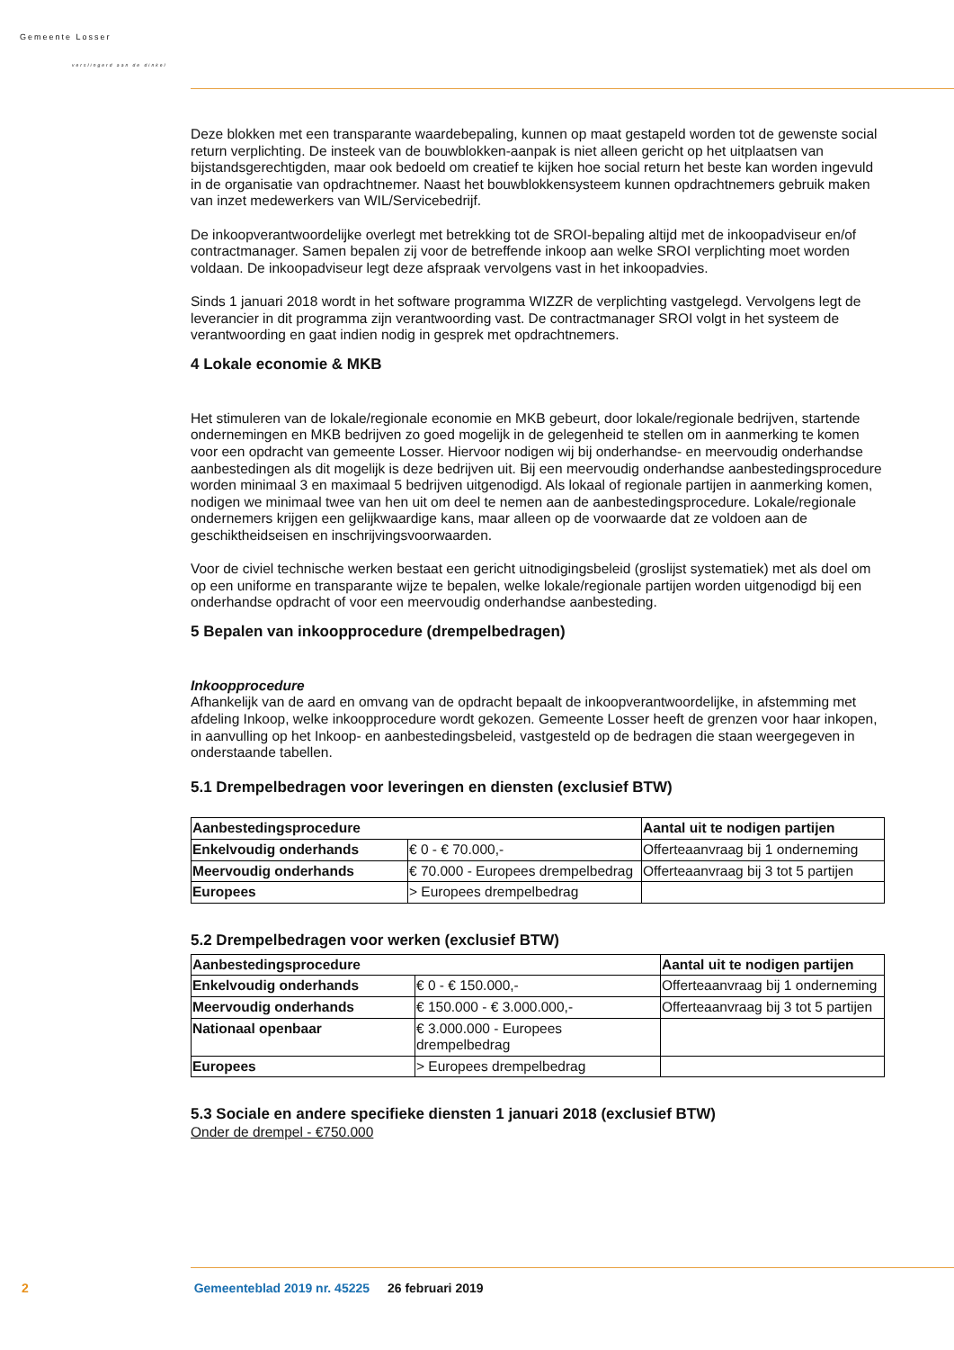Gemeente Losser
verslingerd aan de dinkel
Deze blokken met een transparante waardebepaling, kunnen op maat gestapeld worden tot de gewenste social return verplichting. De insteek van de bouwblokken-aanpak is niet alleen gericht op het uitplaatsen van bijstandsgerechtigden, maar ook bedoeld om creatief te kijken hoe social return het beste kan worden ingevuld in de organisatie van opdrachtnemer. Naast het bouwblokkensysteem kunnen opdrachtnemers gebruik maken van inzet medewerkers van WIL/Servicebedrijf.
De inkoopverantwoordelijke overlegt met betrekking tot de SROI-bepaling altijd met de inkoopadviseur en/of contractmanager. Samen bepalen zij voor de betreffende inkoop aan welke SROI verplichting moet worden voldaan. De inkoopadviseur legt deze afspraak vervolgens vast in het inkoopadvies.
Sinds 1 januari 2018 wordt in het software programma WIZZR de verplichting vastgelegd. Vervolgens legt de leverancier in dit programma zijn verantwoording vast. De contractmanager SROI volgt in het systeem de verantwoording en gaat indien nodig in gesprek met opdrachtnemers.
4 Lokale economie & MKB
Het stimuleren van de lokale/regionale economie en MKB gebeurt, door lokale/regionale bedrijven, startende ondernemingen en MKB bedrijven zo goed mogelijk in de gelegenheid te stellen om in aanmerking te komen voor een opdracht van gemeente Losser. Hiervoor nodigen wij bij onderhandse- en meervoudig onderhandse aanbestedingen als dit mogelijk is deze bedrijven uit. Bij een meervoudig onderhandse aanbestedingsprocedure worden minimaal 3 en maximaal 5 bedrijven uitgenodigd. Als lokaal of regionale partijen in aanmerking komen, nodigen we minimaal twee van hen uit om deel te nemen aan de aanbestedingsprocedure. Lokale/regionale ondernemers krijgen een gelijkwaardige kans, maar alleen op de voorwaarde dat ze voldoen aan de geschiktheidseisen en inschrijvingsvoorwaarden.
Voor de civiel technische werken bestaat een gericht uitnodigingsbeleid (groslijst systematiek) met als doel om op een uniforme en transparante wijze te bepalen, welke lokale/regionale partijen worden uitgenodigd bij een onderhandse opdracht of voor een meervoudig onderhandse aanbesteding.
5 Bepalen van inkoopprocedure (drempelbedragen)
Inkoopprocedure
Afhankelijk van de aard en omvang van de opdracht bepaalt de inkoopverantwoordelijke, in afstemming met afdeling Inkoop, welke inkoopprocedure wordt gekozen. Gemeente Losser heeft de grenzen voor haar inkopen, in aanvulling op het Inkoop- en aanbestedingsbeleid, vastgesteld op de bedragen die staan weergegeven in onderstaande tabellen.
5.1 Drempelbedragen voor leveringen en diensten (exclusief BTW)
| Aanbestedingsprocedure | | Aantal uit te nodigen partijen |
| --- | --- | --- |
| Enkelvoudig onderhands | € 0 - € 70.000,- | Offerteaanvraag bij 1 onderneming |
| Meervoudig onderhands | € 70.000 - Europees drempelbedrag | Offerteaanvraag bij 3 tot 5 partijen |
| Europees | > Europees drempelbedrag | |
5.2 Drempelbedragen voor werken (exclusief BTW)
| Aanbestedingsprocedure | | Aantal uit te nodigen partijen |
| --- | --- | --- |
| Enkelvoudig onderhands | € 0 - € 150.000,- | Offerteaanvraag bij 1 onderneming |
| Meervoudig onderhands | € 150.000 - € 3.000.000,- | Offerteaanvraag bij 3 tot 5 partijen |
| Nationaal openbaar | € 3.000.000 - Europees drempelbedrag | |
| Europees | > Europees drempelbedrag | |
5.3 Sociale en andere specifieke diensten 1 januari 2018 (exclusief BTW)
Onder de drempel - €750.000
2 Gemeenteblad 2019 nr. 45225 26 februari 2019